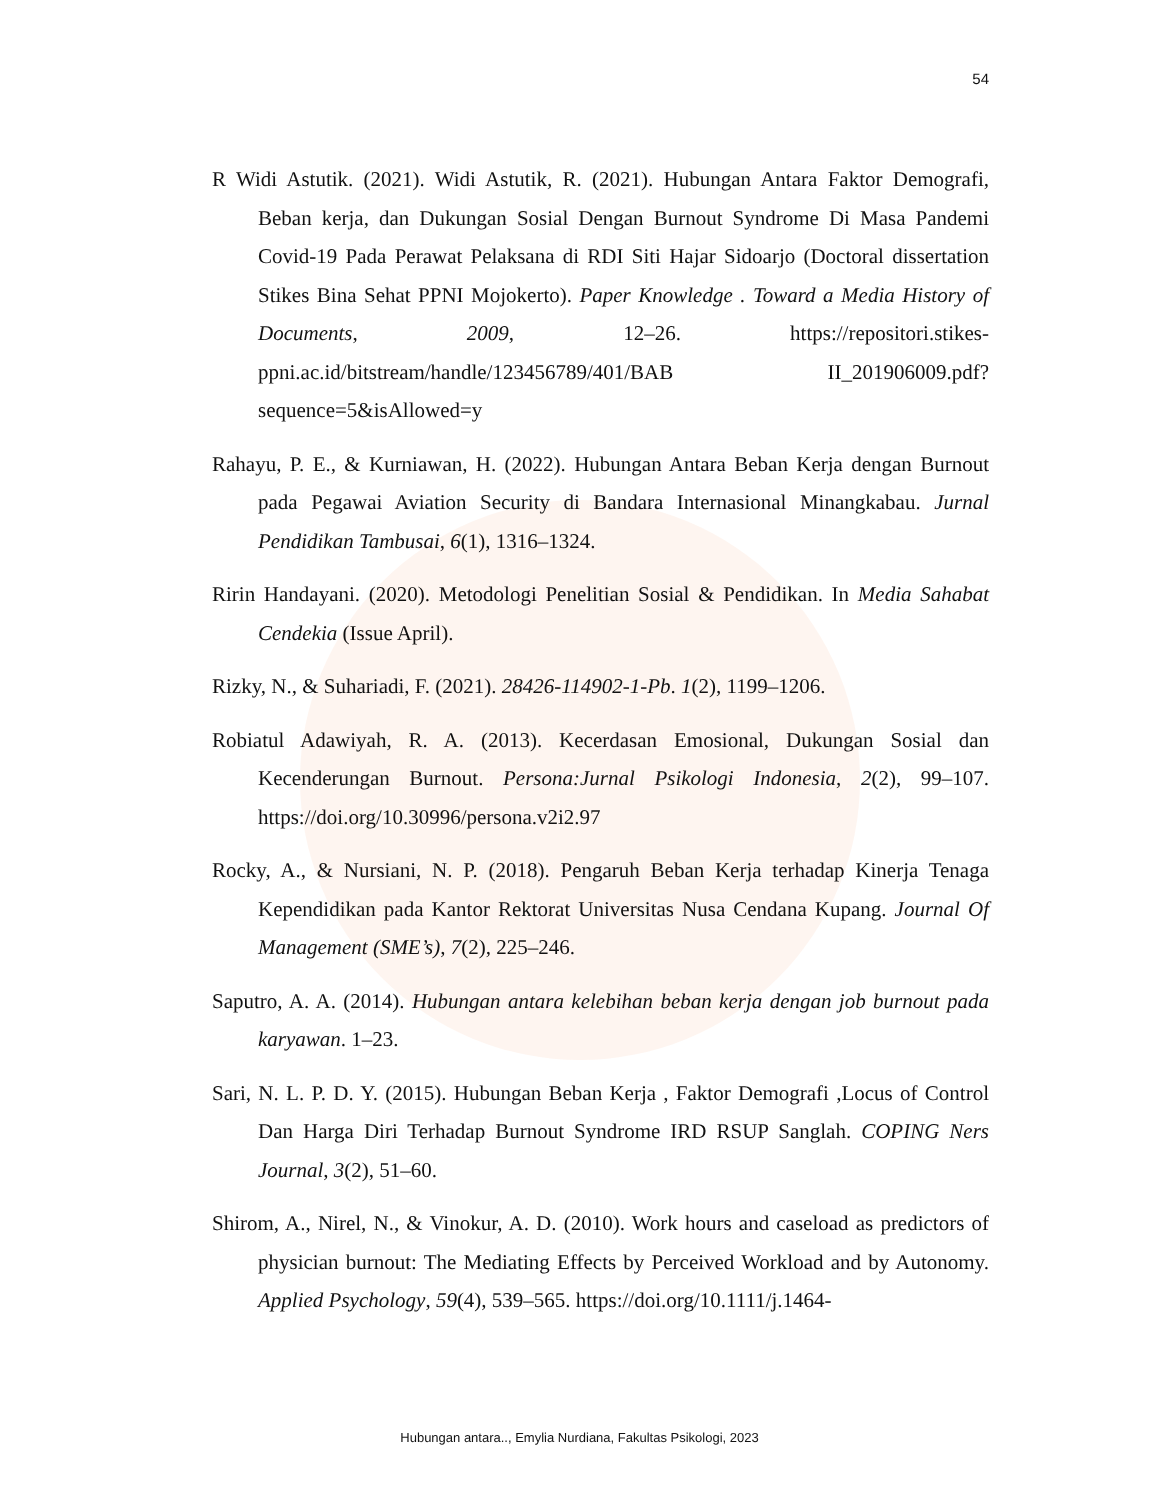54
R Widi Astutik. (2021). Widi Astutik, R. (2021). Hubungan Antara Faktor Demografi, Beban kerja, dan Dukungan Sosial Dengan Burnout Syndrome Di Masa Pandemi Covid-19 Pada Perawat Pelaksana di RDI Siti Hajar Sidoarjo (Doctoral dissertation Stikes Bina Sehat PPNI Mojokerto). Paper Knowledge . Toward a Media History of Documents, 2009, 12–26. https://repositori.stikes-ppni.ac.id/bitstream/handle/123456789/401/BAB II_201906009.pdf?sequence=5&isAllowed=y
Rahayu, P. E., & Kurniawan, H. (2022). Hubungan Antara Beban Kerja dengan Burnout pada Pegawai Aviation Security di Bandara Internasional Minangkabau. Jurnal Pendidikan Tambusai, 6(1), 1316–1324.
Ririn Handayani. (2020). Metodologi Penelitian Sosial & Pendidikan. In Media Sahabat Cendekia (Issue April).
Rizky, N., & Suhariadi, F. (2021). 28426-114902-1-Pb. 1(2), 1199–1206.
Robiatul Adawiyah, R. A. (2013). Kecerdasan Emosional, Dukungan Sosial dan Kecenderungan Burnout. Persona:Jurnal Psikologi Indonesia, 2(2), 99–107. https://doi.org/10.30996/persona.v2i2.97
Rocky, A., & Nursiani, N. P. (2018). Pengaruh Beban Kerja terhadap Kinerja Tenaga Kependidikan pada Kantor Rektorat Universitas Nusa Cendana Kupang. Journal Of Management (SME’s), 7(2), 225–246.
Saputro, A. A. (2014). Hubungan antara kelebihan beban kerja dengan job burnout pada karyawan. 1–23.
Sari, N. L. P. D. Y. (2015). Hubungan Beban Kerja , Faktor Demografi ,Locus of Control Dan Harga Diri Terhadap Burnout Syndrome IRD RSUP Sanglah. COPING Ners Journal, 3(2), 51–60.
Shirom, A., Nirel, N., & Vinokur, A. D. (2010). Work hours and caseload as predictors of physician burnout: The Mediating Effects by Perceived Workload and by Autonomy. Applied Psychology, 59(4), 539–565. https://doi.org/10.1111/j.1464-
Hubungan antara.., Emylia Nurdiana, Fakultas Psikologi, 2023